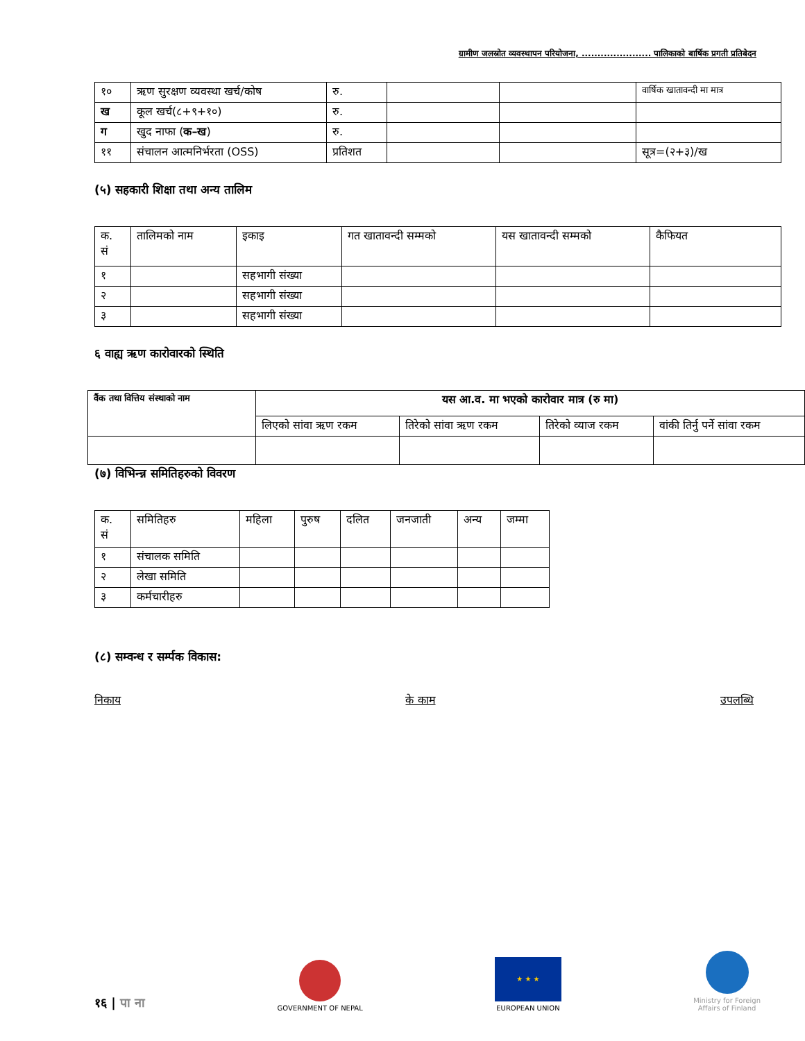ग्रामीण जलस्रोत व्यवस्थापन परियोजना, ...................... पालिकाको बार्षिक प्रगती प्रतिबेदन
| १० | ऋण सुरक्षण व्यवस्था खर्च/कोष | रु. | | | वार्षिक खातावन्दी मा मात्र |
| ख | कूल खर्च(८+९+१०) | रु. | | | |
| ग | खुद नाफा ( क–ख ) | रु. | | | |
| ११ | संचालन आत्मनिर्भरता (OSS) | प्रतिशत | | | सूत्र=(२+३)/ख |
(५) सहकारी शिक्षा तथा अन्य तालिम
| क. सं | तालिमको नाम | इकाइ | गत खातावन्दी सम्मको | यस खातावन्दी सम्मको | कैफियत |
| --- | --- | --- | --- | --- | --- |
| १ | | सहभागी संख्या | | | |
| २ | | सहभागी संख्या | | | |
| ३ | | सहभागी संख्या | | | |
६ वाह्य ऋण कारोवारको स्थिति
| वैंक तथा वित्तिय संस्थाको नाम | यस आ.व. मा भएको कारोवार मात्र (रु मा) | | | |
| --- | --- | --- | --- | --- |
| | लिएको सांवा ऋण रकम | तिरेको सांवा ऋण रकम | तिरेको व्याज रकम | वांकी तिर्नु पर्ने सांवा रकम |
(७) विभिन्न्न समितिहरुको विवरण
| क. सं | समितिहरु | महिला | पुरुष | दलित | जनजाती | अन्य | जम्मा |
| --- | --- | --- | --- | --- | --- | --- | --- |
| १ | संचालक समिति | | | | | | |
| २ | लेखा समिति | | | | | | |
| ३ | कर्मचारीहरु | | | | | | |
(८) सम्वन्ध र सर्म्पक विकास:
निकाय के काम उपलब्धि
१६ | पा ना
GOVERNMENT OF NEPAL
★ ★ ★
EUROPEAN UNION
Ministry for Foreign
Affairs of Finland